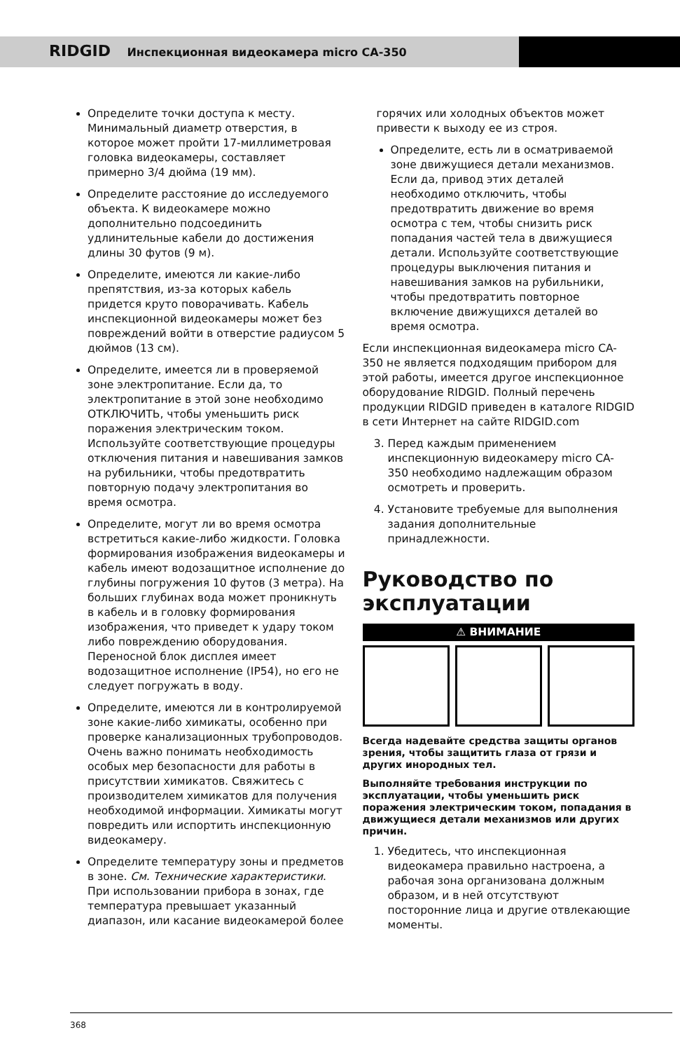RIDGID Инспекционная видеокамера micro CA-350
Определите точки доступа к месту. Минимальный диаметр отверстия, в которое может пройти 17-миллиметровая головка видеокамеры, составляет примерно 3/4 дюйма (19 мм).
Определите расстояние до исследуемого объекта. К видеокамере можно дополнительно подсоединить удлинительные кабели до достижения длины 30 футов (9 м).
Определите, имеются ли какие-либо препятствия, из-за которых кабель придется круто поворачивать. Кабель инспекционной видеокамеры может без повреждений войти в отверстие радиусом 5 дюймов (13 см).
Определите, имеется ли в проверяемой зоне электропитание. Если да, то электропитание в этой зоне необходимо ОТКЛЮЧИТЬ, чтобы уменьшить риск поражения электрическим током. Используйте соответствующие процедуры отключения питания и навешивания замков на рубильники, чтобы предотвратить повторную подачу электропитания во время осмотра.
Определите, могут ли во время осмотра встретиться какие-либо жидкости. Головка формирования изображения видеокамеры и кабель имеют водозащитное исполнение до глубины погружения 10 футов (3 метра). На больших глубинах вода может проникнуть в кабель и в головку формирования изображения, что приведет к удару током либо повреждению оборудования. Переносной блок дисплея имеет водозащитное исполнение (IP54), но его не следует погружать в воду.
Определите, имеются ли в контролируемой зоне какие-либо химикаты, особенно при проверке канализационных трубопроводов. Очень важно понимать необходимость особых мер безопасности для работы в присутствии химикатов. Свяжитесь с производителем химикатов для получения необходимой информации. Химикаты могут повредить или испортить инспекционную видеокамеру.
Определите температуру зоны и предметов в зоне. См. Технические характеристики. При использовании прибора в зонах, где температура превышает указанный диапазон, или касание видеокамерой более
горячих или холодных объектов может привести к выходу ее из строя.
Определите, есть ли в осматриваемой зоне движущиеся детали механизмов. Если да, привод этих деталей необходимо отключить, чтобы предотвратить движение во время осмотра с тем, чтобы снизить риск попадания частей тела в движущиеся детали. Используйте соответствующие процедуры выключения питания и навешивания замков на рубильники, чтобы предотвратить повторное включение движущихся деталей во время осмотра.
Если инспекционная видеокамера micro CA-350 не является подходящим прибором для этой работы, имеется другое инспекционное оборудование RIDGID. Полный перечень продукции RIDGID приведен в каталоге RIDGID в сети Интернет на сайте RIDGID.com
3. Перед каждым применением инспекционную видеокамеру micro CA-350 необходимо надлежащим образом осмотреть и проверить.
4. Установите требуемые для выполнения задания дополнительные принадлежности.
Руководство по эксплуатации
⚠ ВНИМАНИЕ
Всегда надевайте средства защиты органов зрения, чтобы защитить глаза от грязи и других инородных тел.
Выполняйте требования инструкции по эксплуатации, чтобы уменьшить риск поражения электрическим током, попадания в движущиеся детали механизмов или других причин.
1. Убедитесь, что инспекционная видеокамера правильно настроена, а рабочая зона организована должным образом, и в ней отсутствуют посторонние лица и другие отвлекающие моменты.
368